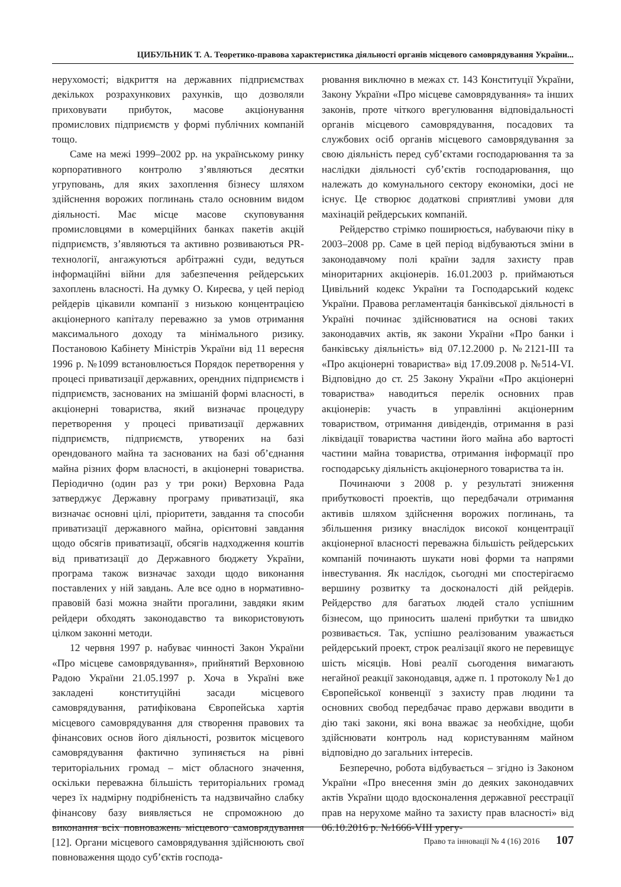ЦИБУЛЬНИК Т. А. Теоретико-правова характеристика діяльності органів місцевого самоврядування України...
нерухомості; відкриття на державних підприємствах декількох розрахункових рахунків, що дозволяли приховувати прибуток, масове акціонування промислових підприємств у формі публічних компаній тощо.
Саме на межі 1999–2002 рр. на українському ринку корпоративного контролю з’являються десятки угруповань, для яких захоплення бізнесу шляхом здійснення ворожих поглинань стало основним видом діяльності. Має місце масове скуповування промисловцями в комерційних банках пакетів акцій підприємств, з’являються та активно розвиваються PR-технології, ангажуються арбітражні суди, ведуться інформаційні війни для забезпечення рейдерських захоплень власності. На думку О. Киреєва, у цей період рейдерів цікавили компанії з низькою концентрацією акціонерного капіталу переважно за умов отримання максимального доходу та мінімального ризику. Постановою Кабінету Міністрів України від 11 вересня 1996 р. №1099 встановлюється Порядок перетворення у процесі приватизації державних, орендних підприємств і підприємств, заснованих на змішаній формі власності, в акціонерні товариства, який визначає процедуру перетворення у процесі приватизації державних підприємств, підприємств, утворених на базі орендованого майна та заснованих на базі об’єднання майна різних форм власності, в акціонерні товариства. Періодично (один раз у три роки) Верховна Рада затверджує Державну програму приватизації, яка визначає основні цілі, пріоритети, завдання та способи приватизації державного майна, орієнтовні завдання щодо обсягів приватизації, обсягів надходження коштів від приватизації до Державного бюджету України, програма також визначає заходи щодо виконання поставлених у ній завдань. Але все одно в нормативно-правовій базі можна знайти прогалини, завдяки яким рейдери обходять законодавство та використовують цілком законні методи.
12 червня 1997 р. набуває чинності Закон України «Про місцеве самоврядування», прийнятий Верховною Радою України 21.05.1997 р. Хоча в Україні вже закладені конституційні засади місцевого самоврядування, ратифікована Європейська хартія місцевого самоврядування для створення правових та фінансових основ його діяльності, розвиток місцевого самоврядування фактично зупиняється на рівні територіальних громад – міст обласного значення, оскільки переважна більшість територіальних громад через їх надмірну подрібненість та надзвичайно слабку фінансову базу виявляється не спроможною до виконання всіх повноважень місцевого самоврядування [12]. Органи місцевого самоврядування здійснюють свої повноваження щодо суб’єктів господа-
рювання виключно в межах ст. 143 Конституції України, Закону України «Про місцеве самоврядування» та інших законів, проте чіткого врегулювання відповідальності органів місцевого самоврядування, посадових та службових осіб органів місцевого самоврядування за свою діяльність перед суб’єктами господарювання та за наслідки діяльності суб’єктів господарювання, що належать до комунального сектору економіки, досі не існує. Це створює додаткові сприятливі умови для махінацій рейдерських компаній.
Рейдерство стрімко поширюється, набуваючи піку в 2003–2008 рр. Саме в цей період відбуваються зміни в законодавчому полі країни задля захисту прав міноритарних акціонерів. 16.01.2003 р. приймаються Цивільний кодекс України та Господарський кодекс України. Правова регламентація банківської діяльності в Україні починає здійснюватися на основі таких законодавчих актів, як закони України «Про банки і банківську діяльність» від 07.12.2000 р. №2121-III та «Про акціонерні товариства» від 17.09.2008 р. №514-VI. Відповідно до ст. 25 Закону України «Про акціонерні товариства» наводиться перелік основних прав акціонерів: участь в управлінні акціонерним товариством, отримання дивідендів, отримання в разі ліквідації товариства частини його майна або вартості частини майна товариства, отримання інформації про господарську діяльність акціонерного товариства та ін.
Починаючи з 2008 р. у результаті зниження прибутковості проектів, що передбачали отримання активів шляхом здійснення ворожих поглинань, та збільшення ризику внаслідок високої концентрації акціонерної власності переважна більшість рейдерських компаній починають шукати нові форми та напрями інвестування. Як наслідок, сьогодні ми спостерігаємо вершину розвитку та досконалості дій рейдерів. Рейдерство для багатьох людей стало успішним бізнесом, що приносить шалені прибутки та швидко розвивається. Так, успішно реалізованим уважається рейдерський проект, строк реалізації якого не перевищує шість місяців. Нові реалії сьогодення вимагають негайної реакції законодавця, адже п. 1 протоколу №1 до Європейської конвенції з захисту прав людини та основних свобод передбачає право держави вводити в дію такі закони, які вона вважає за необхідне, щоби здійснювати контроль над користуванням майном відповідно до загальних інтересів.
Безперечно, робота відбувається – згідно із Законом України «Про внесення змін до деяких законодавчих актів України щодо вдосконалення державної реєстрації прав на нерухоме майно та захисту прав власності» від 06.10.2016 р. №1666-VIII урегу-
Право та інновації № 4 (16) 2016 107